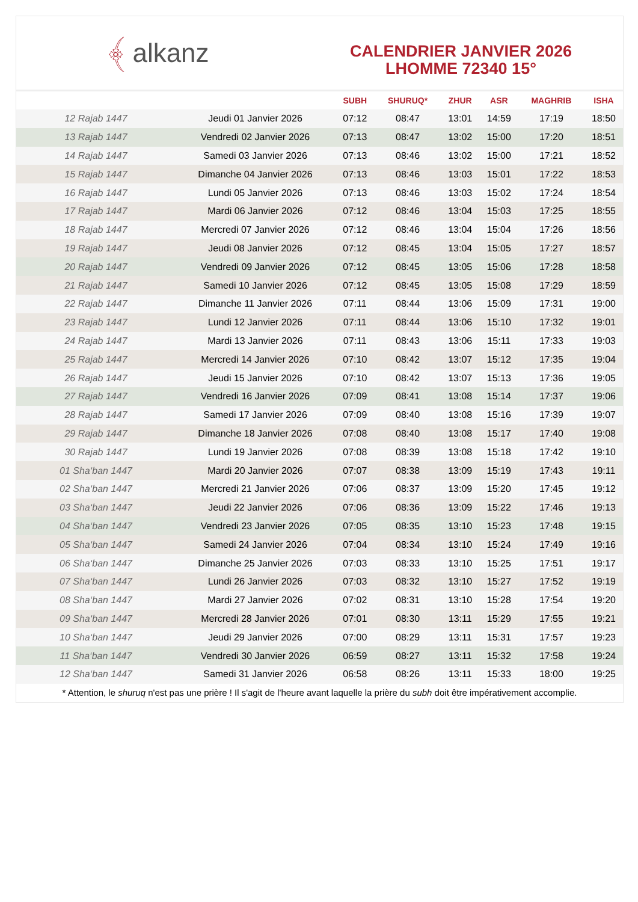﴾ alkanz
CALENDRIER JANVIER 2026
LHOMME 72340 15°
| | | SUBH | SHURUQ* | ZHUR | ASR | MAGHRIB | ISHA |
| --- | --- | --- | --- | --- | --- | --- | --- |
| 12 Rajab 1447 | Jeudi 01 Janvier 2026 | 07:12 | 08:47 | 13:01 | 14:59 | 17:19 | 18:50 |
| 13 Rajab 1447 | Vendredi 02 Janvier 2026 | 07:13 | 08:47 | 13:02 | 15:00 | 17:20 | 18:51 |
| 14 Rajab 1447 | Samedi 03 Janvier 2026 | 07:13 | 08:46 | 13:02 | 15:00 | 17:21 | 18:52 |
| 15 Rajab 1447 | Dimanche 04 Janvier 2026 | 07:13 | 08:46 | 13:03 | 15:01 | 17:22 | 18:53 |
| 16 Rajab 1447 | Lundi 05 Janvier 2026 | 07:13 | 08:46 | 13:03 | 15:02 | 17:24 | 18:54 |
| 17 Rajab 1447 | Mardi 06 Janvier 2026 | 07:12 | 08:46 | 13:04 | 15:03 | 17:25 | 18:55 |
| 18 Rajab 1447 | Mercredi 07 Janvier 2026 | 07:12 | 08:46 | 13:04 | 15:04 | 17:26 | 18:56 |
| 19 Rajab 1447 | Jeudi 08 Janvier 2026 | 07:12 | 08:45 | 13:04 | 15:05 | 17:27 | 18:57 |
| 20 Rajab 1447 | Vendredi 09 Janvier 2026 | 07:12 | 08:45 | 13:05 | 15:06 | 17:28 | 18:58 |
| 21 Rajab 1447 | Samedi 10 Janvier 2026 | 07:12 | 08:45 | 13:05 | 15:08 | 17:29 | 18:59 |
| 22 Rajab 1447 | Dimanche 11 Janvier 2026 | 07:11 | 08:44 | 13:06 | 15:09 | 17:31 | 19:00 |
| 23 Rajab 1447 | Lundi 12 Janvier 2026 | 07:11 | 08:44 | 13:06 | 15:10 | 17:32 | 19:01 |
| 24 Rajab 1447 | Mardi 13 Janvier 2026 | 07:11 | 08:43 | 13:06 | 15:11 | 17:33 | 19:03 |
| 25 Rajab 1447 | Mercredi 14 Janvier 2026 | 07:10 | 08:42 | 13:07 | 15:12 | 17:35 | 19:04 |
| 26 Rajab 1447 | Jeudi 15 Janvier 2026 | 07:10 | 08:42 | 13:07 | 15:13 | 17:36 | 19:05 |
| 27 Rajab 1447 | Vendredi 16 Janvier 2026 | 07:09 | 08:41 | 13:08 | 15:14 | 17:37 | 19:06 |
| 28 Rajab 1447 | Samedi 17 Janvier 2026 | 07:09 | 08:40 | 13:08 | 15:16 | 17:39 | 19:07 |
| 29 Rajab 1447 | Dimanche 18 Janvier 2026 | 07:08 | 08:40 | 13:08 | 15:17 | 17:40 | 19:08 |
| 30 Rajab 1447 | Lundi 19 Janvier 2026 | 07:08 | 08:39 | 13:08 | 15:18 | 17:42 | 19:10 |
| 01 Sha‘ban 1447 | Mardi 20 Janvier 2026 | 07:07 | 08:38 | 13:09 | 15:19 | 17:43 | 19:11 |
| 02 Sha‘ban 1447 | Mercredi 21 Janvier 2026 | 07:06 | 08:37 | 13:09 | 15:20 | 17:45 | 19:12 |
| 03 Sha‘ban 1447 | Jeudi 22 Janvier 2026 | 07:06 | 08:36 | 13:09 | 15:22 | 17:46 | 19:13 |
| 04 Sha‘ban 1447 | Vendredi 23 Janvier 2026 | 07:05 | 08:35 | 13:10 | 15:23 | 17:48 | 19:15 |
| 05 Sha‘ban 1447 | Samedi 24 Janvier 2026 | 07:04 | 08:34 | 13:10 | 15:24 | 17:49 | 19:16 |
| 06 Sha‘ban 1447 | Dimanche 25 Janvier 2026 | 07:03 | 08:33 | 13:10 | 15:25 | 17:51 | 19:17 |
| 07 Sha‘ban 1447 | Lundi 26 Janvier 2026 | 07:03 | 08:32 | 13:10 | 15:27 | 17:52 | 19:19 |
| 08 Sha‘ban 1447 | Mardi 27 Janvier 2026 | 07:02 | 08:31 | 13:10 | 15:28 | 17:54 | 19:20 |
| 09 Sha‘ban 1447 | Mercredi 28 Janvier 2026 | 07:01 | 08:30 | 13:11 | 15:29 | 17:55 | 19:21 |
| 10 Sha‘ban 1447 | Jeudi 29 Janvier 2026 | 07:00 | 08:29 | 13:11 | 15:31 | 17:57 | 19:23 |
| 11 Sha‘ban 1447 | Vendredi 30 Janvier 2026 | 06:59 | 08:27 | 13:11 | 15:32 | 17:58 | 19:24 |
| 12 Sha‘ban 1447 | Samedi 31 Janvier 2026 | 06:58 | 08:26 | 13:11 | 15:33 | 18:00 | 19:25 |
* Attention, le shuruq n'est pas une prière ! Il s'agit de l'heure avant laquelle la prière du subh doit être impérativement accomplie.